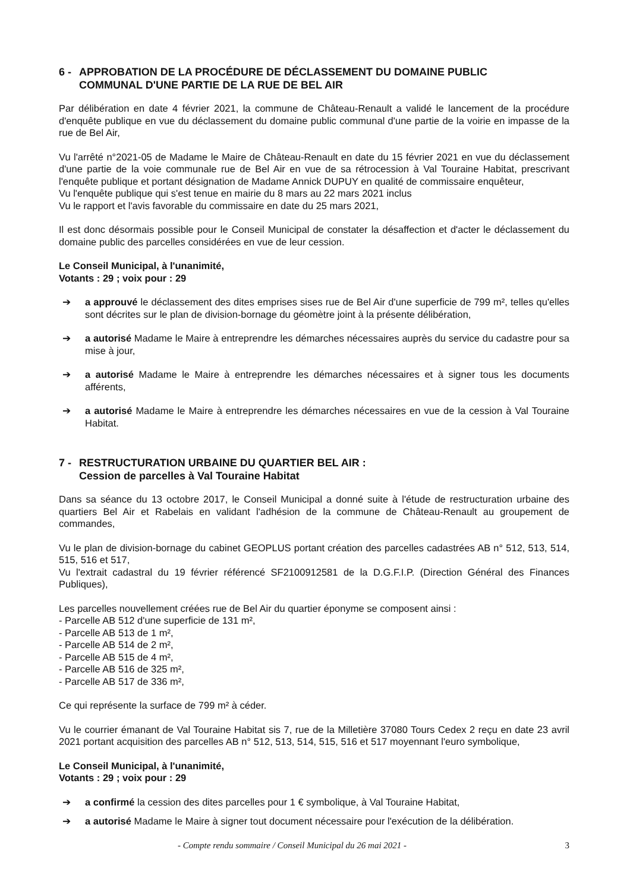6 - APPROBATION DE LA PROCÉDURE DE DÉCLASSEMENT DU DOMAINE PUBLIC
COMMUNAL D'UNE PARTIE DE LA RUE DE BEL AIR
Par délibération en date 4 février 2021, la commune de Château-Renault a validé le lancement de la procédure d'enquête publique en vue du déclassement du domaine public communal d'une partie de la voirie en impasse de la rue de Bel Air,
Vu l'arrêté n°2021-05 de Madame le Maire de Château-Renault en date du 15 février 2021 en vue du déclassement d'une partie de la voie communale rue de Bel Air en vue de sa rétrocession à Val Touraine Habitat, prescrivant l'enquête publique et portant désignation de Madame Annick DUPUY en qualité de commissaire enquêteur,
Vu l'enquête publique qui s'est tenue en mairie du 8 mars au 22 mars 2021 inclus
Vu le rapport et l'avis favorable du commissaire en date du 25 mars 2021,
Il est donc désormais possible pour le Conseil Municipal de constater la désaffection et d'acter le déclassement du domaine public des parcelles considérées en vue de leur cession.
Le Conseil Municipal, à l'unanimité,
Votants : 29 ; voix pour : 29
➔ a approuvé le déclassement des dites emprises sises rue de Bel Air d'une superficie de 799 m², telles qu'elles sont décrites sur le plan de division-bornage du géomètre joint à la présente délibération,
➔ a autorisé Madame le Maire à entreprendre les démarches nécessaires auprès du service du cadastre pour sa mise à jour,
➔ a autorisé Madame le Maire à entreprendre les démarches nécessaires et à signer tous les documents afférents,
➔ a autorisé Madame le Maire à entreprendre les démarches nécessaires en vue de la cession à Val Touraine Habitat.
7 - RESTRUCTURATION URBAINE DU QUARTIER BEL AIR :
Cession de parcelles à Val Touraine Habitat
Dans sa séance du 13 octobre 2017, le Conseil Municipal a donné suite à l'étude de restructuration urbaine des quartiers Bel Air et Rabelais en validant l'adhésion de la commune de Château-Renault au groupement de commandes,
Vu le plan de division-bornage du cabinet GEOPLUS portant création des parcelles cadastrées AB n° 512, 513, 514, 515, 516 et 517,
Vu l'extrait cadastral du 19 février référencé SF2100912581 de la D.G.F.I.P. (Direction Général des Finances Publiques),
Les parcelles nouvellement créées rue de Bel Air du quartier éponyme se composent ainsi :
- Parcelle AB 512 d'une superficie de 131 m²,
- Parcelle AB 513 de 1 m²,
- Parcelle AB 514 de 2 m²,
- Parcelle AB 515 de 4 m²,
- Parcelle AB 516 de 325 m²,
- Parcelle AB 517 de 336 m²,
Ce qui représente la surface de 799 m² à céder.
Vu le courrier émanant de Val Touraine Habitat sis 7, rue de la Milletière 37080 Tours Cedex 2 reçu en date 23 avril 2021 portant acquisition des parcelles AB n° 512, 513, 514, 515, 516 et 517 moyennant l'euro symbolique,
Le Conseil Municipal, à l'unanimité,
Votants : 29 ; voix pour : 29
➔ a confirmé la cession des dites parcelles pour 1 € symbolique, à Val Touraine Habitat,
➔ a autorisé Madame le Maire à signer tout document nécessaire pour l'exécution de la délibération.
- Compte rendu sommaire / Conseil Municipal du 26 mai 2021 - 3